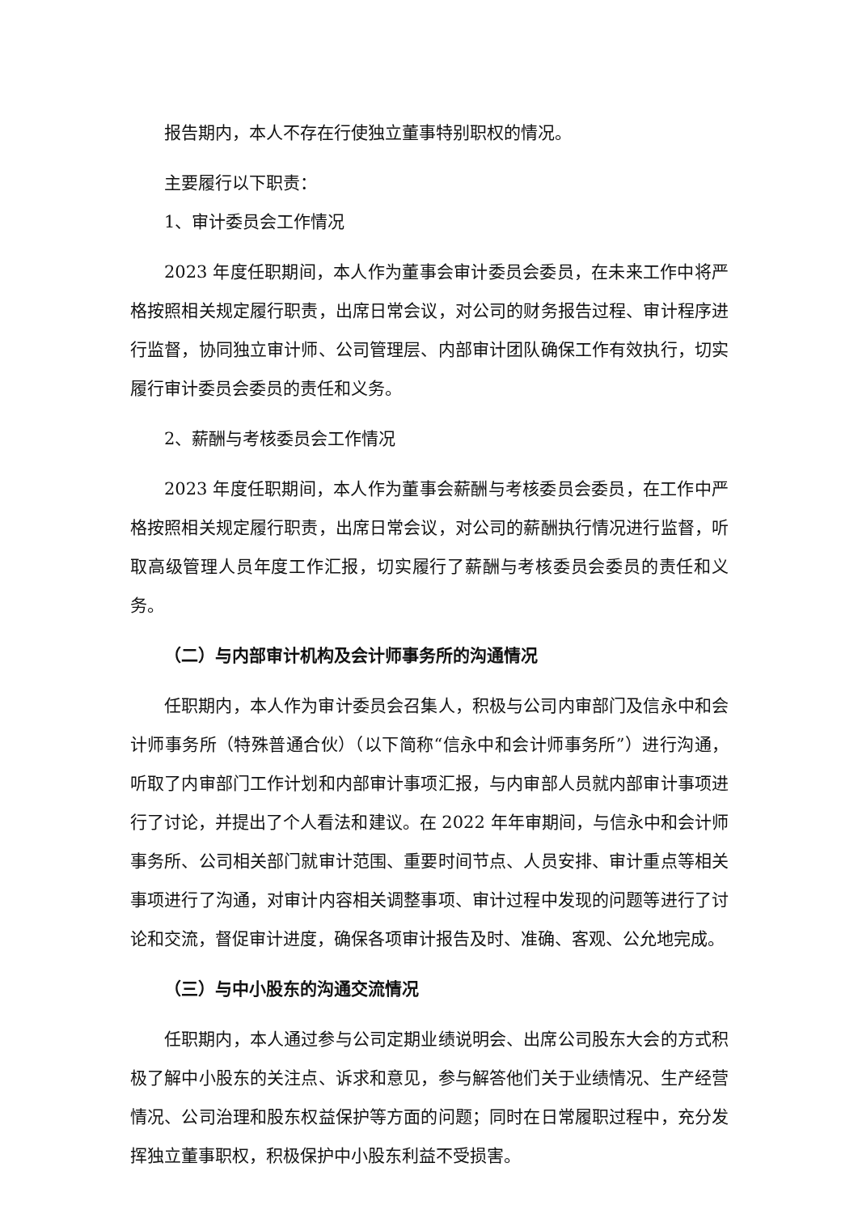报告期内，本人不存在行使独立董事特别职权的情况。
主要履行以下职责：
1、审计委员会工作情况
2023 年度任职期间，本人作为董事会审计委员会委员，在未来工作中将严格按照相关规定履行职责，出席日常会议，对公司的财务报告过程、审计程序进行监督，协同独立审计师、公司管理层、内部审计团队确保工作有效执行，切实履行审计委员会委员的责任和义务。
2、薪酬与考核委员会工作情况
2023 年度任职期间，本人作为董事会薪酬与考核委员会委员，在工作中严格按照相关规定履行职责，出席日常会议，对公司的薪酬执行情况进行监督，听取高级管理人员年度工作汇报，切实履行了薪酬与考核委员会委员的责任和义务。
（二）与内部审计机构及会计师事务所的沟通情况
任职期内，本人作为审计委员会召集人，积极与公司内审部门及信永中和会计师事务所（特殊普通合伙）（以下简称“信永中和会计师事务所”）进行沟通，听取了内审部门工作计划和内部审计事项汇报，与内审部人员就内部审计事项进行了讨论，并提出了个人看法和建议。在 2022 年年审期间，与信永中和会计师事务所、公司相关部门就审计范围、重要时间节点、人员安排、审计重点等相关事项进行了沟通，对审计内容相关调整事项、审计过程中发现的问题等进行了讨论和交流，督促审计进度，确保各项审计报告及时、准确、客观、公允地完成。
（三）与中小股东的沟通交流情况
任职期内，本人通过参与公司定期业绩说明会、出席公司股东大会的方式积极了解中小股东的关注点、诉求和意见，参与解答他们关于业绩情况、生产经营情况、公司治理和股东权益保护等方面的问题；同时在日常履职过程中，充分发挥独立董事职权，积极保护中小股东利益不受损害。